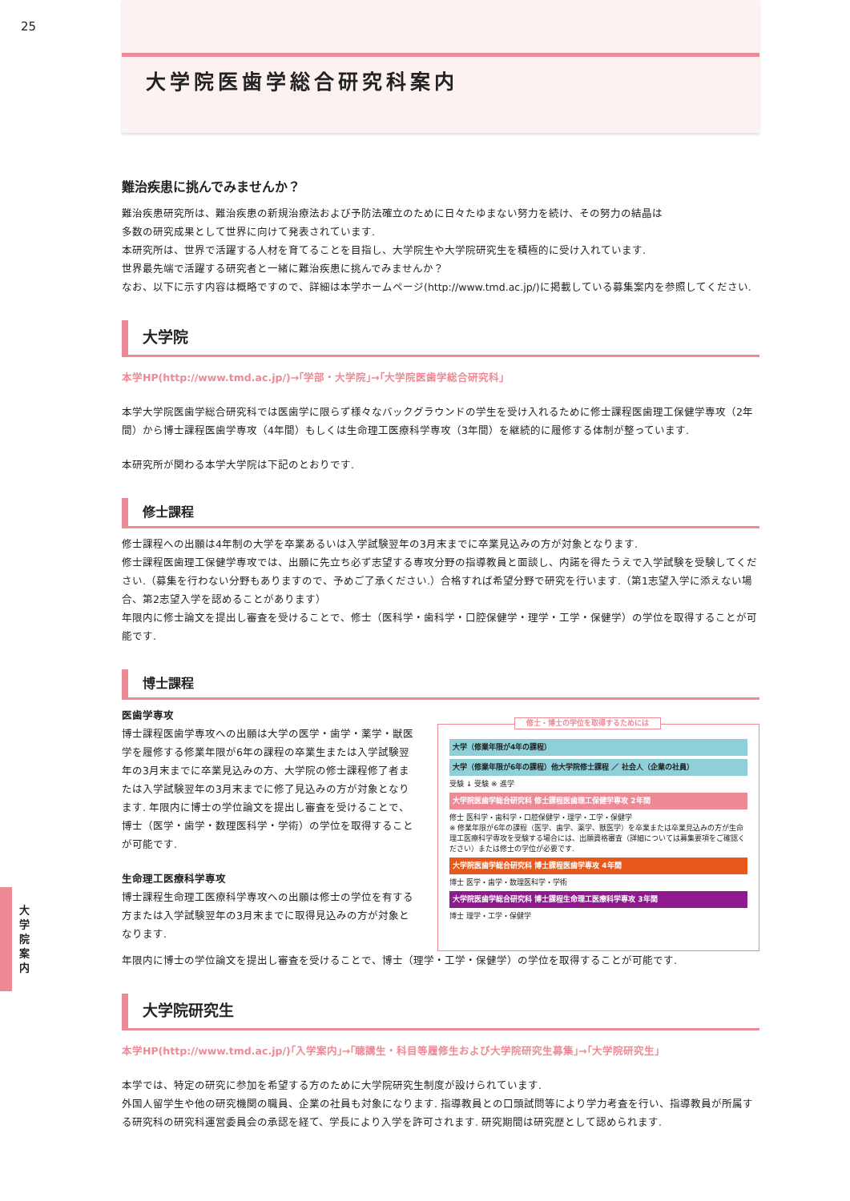25
大 学 院 案 内
大学院医歯学総合研究科案内
難治疾患に挑んでみませんか？
難治疾患研究所は、難治疾患の新規治療法および予防法確立のために日々たゆまない努力を続け、その努力の結晶は
多数の研究成果として世界に向けて発表されています.
本研究所は、世界で活躍する人材を育てることを目指し、大学院生や大学院研究生を積極的に受け入れています.
世界最先端で活躍する研究者と一緒に難治疾患に挑んでみませんか？
なお、以下に示す内容は概略ですので、詳細は本学ホームページ(http://www.tmd.ac.jp/)に掲載している募集案内を参照してください.
大学院
本学HP(http://www.tmd.ac.jp/)→｢学部・大学院｣→｢大学院医歯学総合研究科｣
本学大学院医歯学総合研究科では医歯学に限らず様々なバックグラウンドの学生を受け入れるために修士課程医歯理工保健学専攻（2年間）から博士課程医歯学専攻（4年間）もしくは生命理工医療科学専攻（3年間）を継続的に履修する体制が整っています.
本研究所が関わる本学大学院は下記のとおりです.
修士課程
修士課程への出願は4年制の大学を卒業あるいは入学試験翌年の3月末までに卒業見込みの方が対象となります.
修士課程医歯理工保健学専攻では、出願に先立ち必ず志望する専攻分野の指導教員と面談し、内諾を得たうえで入学試験を受験してください.（募集を行わない分野もありますので、予めご了承ください.）合格すれば希望分野で研究を行います.（第1志望入学に添えない場合、第2志望入学を認めることがあります）
年限内に修士論文を提出し審査を受けることで、修士（医科学・歯科学・口腔保健学・理学・工学・保健学）の学位を取得することが可能です.
博士課程
医歯学専攻
博士課程医歯学専攻への出願は大学の医学・歯学・薬学・獣医学を履修する修業年限が6年の課程の卒業生または入学試験翌年の3月末までに卒業見込みの方、大学院の修士課程修了者または入学試験翌年の3月末までに修了見込みの方が対象となります. 年限内に博士の学位論文を提出し審査を受けることで、博士（医学・歯学・数理医科学・学術）の学位を取得することが可能です.
生命理工医療科学専攻
博士課程生命理工医療科学専攻への出願は修士の学位を有する方または入学試験翌年の3月末までに取得見込みの方が対象となります.
修士・博士の学位を取得するためには
大学（修業年限が4年の課程）
大学（修業年限が6年の課程）他大学院修士課程 ／ 社会人（企業の社員）
受験 ↓ 受験 ※ 進学
大学院医歯学総合研究科 修士課程医歯理工保健学専攻 2年間
修士 医科学・歯科学・口腔保健学・理学・工学・保健学
※ 修業年限が6年の課程（医学、歯学、薬学、獣医学）を卒業または卒業見込みの方が生命理工医療科学専攻を受験する場合には、出願資格審査（詳細については募集要項をご確認ください）または修士の学位が必要です.
大学院医歯学総合研究科 博士課程医歯学専攻 4年間
博士 医学・歯学・数理医科学・学術
大学院医歯学総合研究科 博士課程生命理工医療科学専攻 3年間
博士 理学・工学・保健学
年限内に博士の学位論文を提出し審査を受けることで、博士（理学・工学・保健学）の学位を取得することが可能です.
大学院研究生
本学HP(http://www.tmd.ac.jp/)｢入学案内｣→｢聴講生・科目等履修生および大学院研究生募集｣→｢大学院研究生｣
本学では、特定の研究に参加を希望する方のために大学院研究生制度が設けられています.
外国人留学生や他の研究機関の職員、企業の社員も対象になります. 指導教員との口頭試問等により学力考査を行い、指導教員が所属する研究科の研究科運営委員会の承認を経て、学長により入学を許可されます. 研究期間は研究歴として認められます.